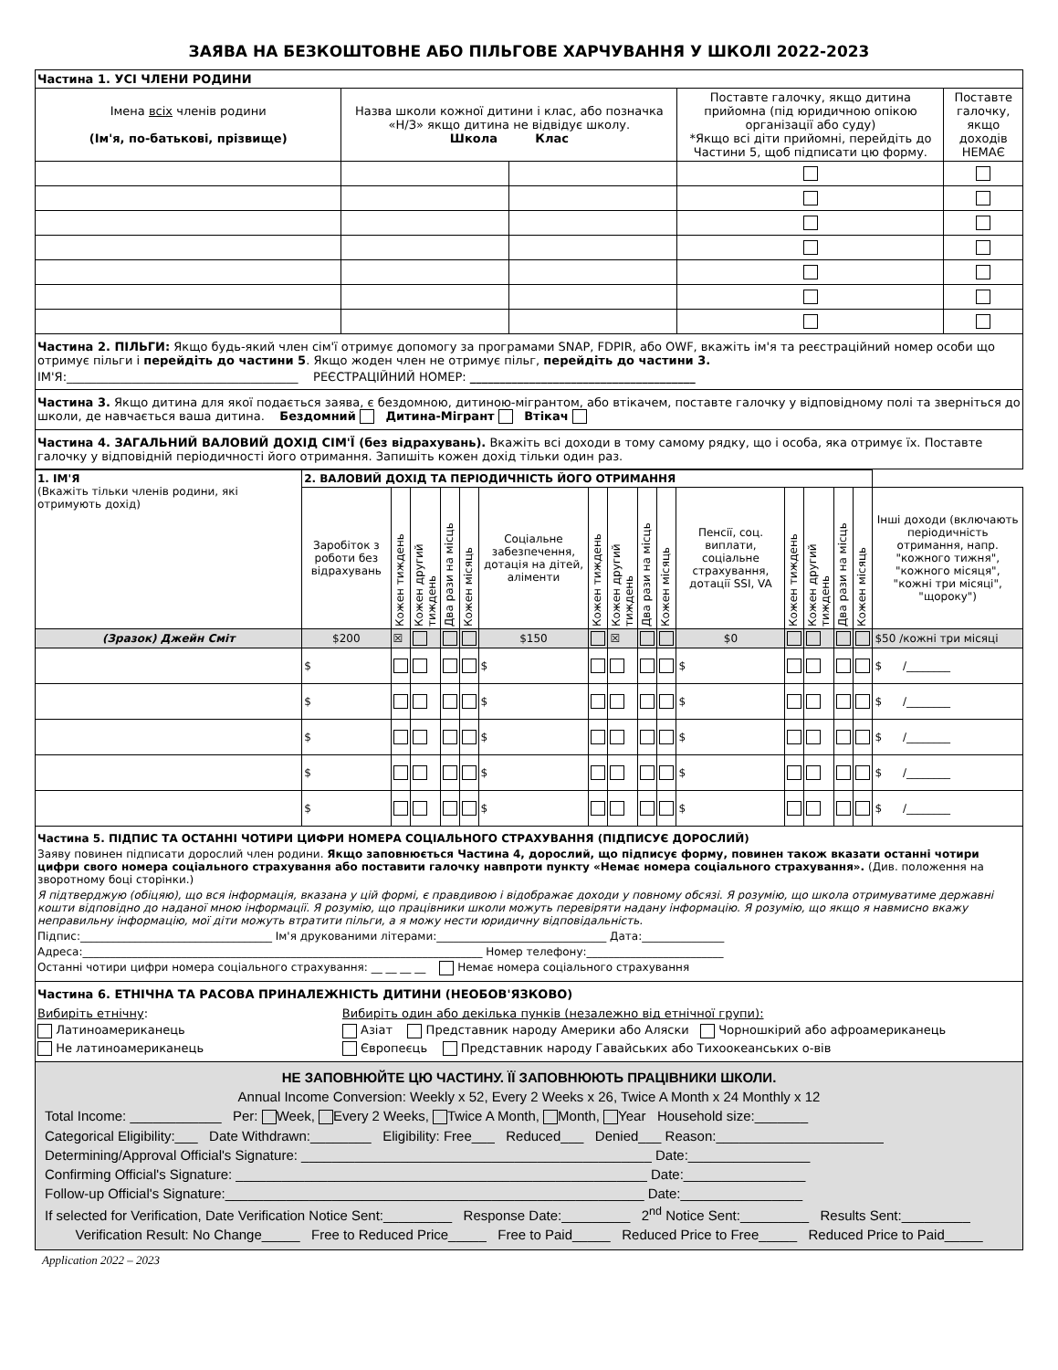ЗАЯВА НА БЕЗКОШТОВНЕ АБО ПІЛЬГОВЕ ХАРЧУВАННЯ У ШКОЛІ 2022-2023
| Частина 1. УСІ ЧЛЕНИ РОДИНИ | | | | |
| Імена всіх членів родини (Ім'я, по-батькові, прізвище) | Назва школи кожної дитини і клас, або позначка «Н/З» якщо дитина не відвідує школу. Школа Клас | | Поставте галочку, якщо дитина прийомна (під юридичною опікою організації або суду) *Якщо всі діти прийомні, перейдіть до Частини 5, щоб підписати цю форму. | Поставте галочку, якщо доходів НЕМАЄ |
Частина 2. ПІЛЬГИ: Якщо будь-який член сім'ї отримує допомогу за програмами SNAP, FDPIR, або OWF, вкажіть ім'я та реєстраційний номер особи що отримує пільги і перейдіть до частини 5. Якщо жоден член не отримує пільг, перейдіть до частини 3.
ІМ'Я:_______________________________________ РЕЄСТРАЦІЙНИЙ НОМЕР: ______________________________________
Частина 3. Якщо дитина для якої подається заява, є бездомною, дитиною-мігрантом, або втікачем, поставте галочку у відповідному полі та зверніться до школи, де навчається ваша дитина. Бездомний Дитина-Мігрант Втікач
Частина 4. ЗАГАЛЬНИЙ ВАЛОВИЙ ДОХІД СІМ'Ї (без відрахувань). Вкажіть всі доходи в тому самому рядку, що і особа, яка отримує їх. Поставте галочку у відповідній періодичності його отримання. Запишіть кожен дохід тільки один раз.
| 1. ІМ'Я (Вкажіть тільки членів родини, які отримують дохід) | 2. ВАЛОВИЙ ДОХІД ТА ПЕРІОДИЧНІСТЬ ЙОГО ОТРИМАННЯ | | | | | | | | | | | | | | | |
| | Заробіток з роботи без відрахувань | Кожен тиждень | Кожен другий тиждень | Два рази на місць | Кожен місяць | Соціальне забезпечення, дотація на дітей, аліменти | Кожен тиждень | Кожен другий тиждень | Два рази на місць | Кожен місяць | Пенсії, соц. виплати, соціальне страхування, дотації SSI, VA | Кожен тиждень | Кожен другий тиждень | Два рази на місць | Кожен місяць | Інші доходи (включають періодичність отримання, напр. "кожного тижня", "кожного місяця", "кожні три місяці", "щороку") |
| (Зразок) Джейн Сміт | $200 | ☒ | | | | $150 | | ☒ | | | $0 | | | | | $50 /кожні три місяці |
| | $ | | | | | $ | | | | | $ | | | | | $ /________ |
| | $ | | | | | $ | | | | | $ | | | | | $ /________ |
| | $ | | | | | $ | | | | | $ | | | | | $ /________ |
| | $ | | | | | $ | | | | | $ | | | | | $ /________ |
| | $ | | | | | $ | | | | | $ | | | | | $ /________ |
Частина 5. ПІДПИС ТА ОСТАННІ ЧОТИРИ ЦИФРИ НОМЕРА СОЦІАЛЬНОГО СТРАХУВАННЯ (ПІДПИСУЄ ДОРОСЛИЙ)
Заяву повинен підписати дорослий член родини. Якщо заповнюється Частина 4, дорослий, що підписує форму, повинен також вказати останні чотири цифри свого номера соціального страхування або поставити галочку навпроти пункту «Немає номера соціального страхування». (Див. положення на зворотному боці сторінки.)
Я підтверджую (обіцяю), що вся інформація, вказана у цій формі, є правдивою і відображає доходи у повному обсязі. Я розумію, що школа отримуватиме державні кошти відповідно до наданої мною інформації. Я розумію, що працівники школи можуть перевіряти надану інформацію. Я розумію, що якщо я навмисно вкажу неправильну інформацію, мої діти можуть втратити пільги, а я можу нести юридичну відповідальність.
Підпис:___________________________________ Ім'я друкованими літерами:_______________________________ Дата:_______________
Адреса:_________________________________________________________________________ Номер телефону:_________________________
Останні чотири цифри номера соціального страхування: __ __ __ __ Немає номера соціального страхування
Частина 6. ЕТНІЧНА ТА РАСОВА ПРИНАЛЕЖНІСТЬ ДИТИНИ (НЕОБОВ'ЯЗКОВО)
Вибиріть етнічну:
Латиноамериканець
Не латиноамериканець
Вибиріть один або декілька пунків (незалежно від етнічної групи):
Азіат Представник народу Америки або Аляски Чорношкірий або афроамериканець
Європеєць Представник народу Гавайських або Тихоокеанських о-вів
НЕ ЗАПОВНЮЙТЕ ЦЮ ЧАСТИНУ. ЇЇ ЗАПОВНЮЮТЬ ПРАЦІВНИКИ ШКОЛИ.
Annual Income Conversion: Weekly x 52, Every 2 Weeks x 26, Twice A Month x 24 Monthly x 12
Total Income: ____________ Per: Week, Every 2 Weeks, Twice A Month, Month, Year Household size:_______
Categorical Eligibility:___ Date Withdrawn:________ Eligibility: Free___ Reduced___ Denied___ Reason:______________________
Determining/Approval Official's Signature: ______________________________________________ Date:________________
Confirming Official's Signature: ______________________________________________________ Date:________________
Follow-up Official's Signature:_______________________________________________________ Date:________________
If selected for Verification, Date Verification Notice Sent:_________ Response Date:_________ 2<sup>nd</sup> Notice Sent:_________ Results Sent:_________
Verification Result: No Change_____ Free to Reduced Price_____ Free to Paid_____ Reduced Price to Free_____ Reduced Price to Paid_____
Application 2022 – 2023